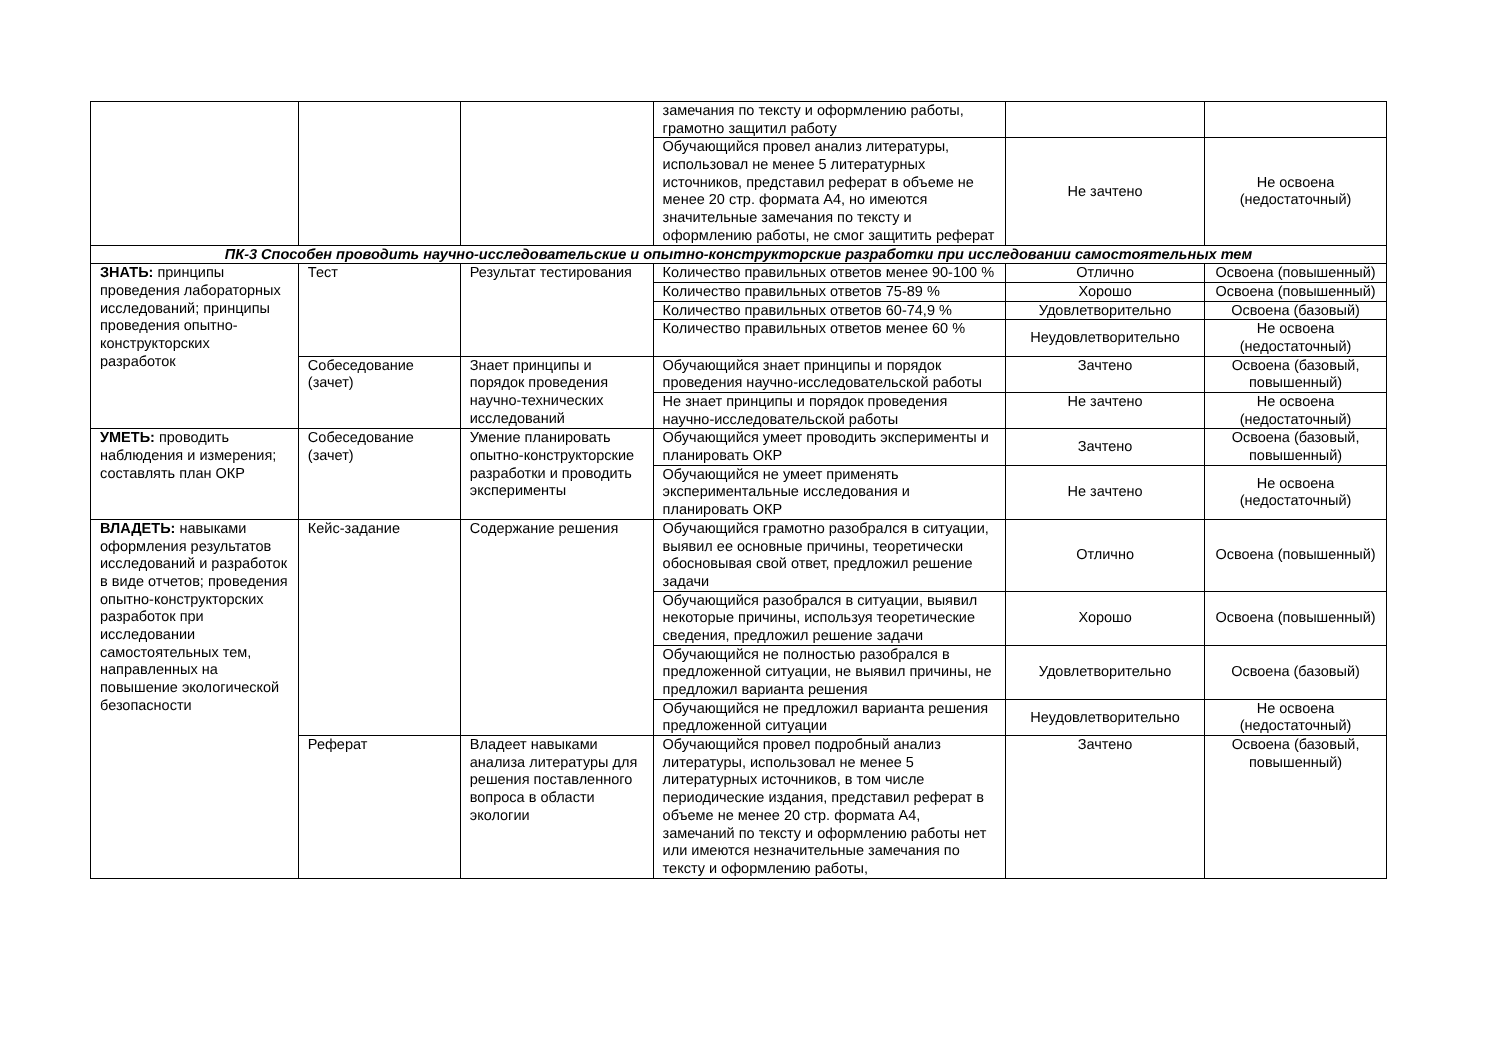| | | | замечания по тексту и оформлению работы, грамотно защитил работу | | |
| | | | Обучающийся провел анализ литературы, использовал не менее 5 литературных источников, представил реферат в объеме не менее 20 стр. формата А4, но имеются значительные замечания по тексту и оформлению работы, не смог защитить реферат | Не зачтено | Не освоена (недостаточный) |
| ПК-3 Способен проводить научно-исследовательские и опытно-конструкторские разработки при исследовании самостоятельных тем | | | | | |
| ЗНАТЬ: принципы проведения лабораторных исследований; принципы проведения опытно-конструкторских разработок | Тест | Результат тестирования | Количество правильных ответов менее 90-100 % | Отлично | Освоена (повышенный) |
| | | | Количество правильных ответов 75-89 % | Хорошо | Освоена (повышенный) |
| | | | Количество правильных ответов 60-74,9 % | Удовлетворительно | Освоена (базовый) |
| | | | Количество правильных ответов менее 60 % | Неудовлетворительно | Не освоена (недостаточный) |
| | Собеседование (зачет) | Знает принципы и порядок проведения научно-технических исследований | Обучающийся знает принципы и порядок проведения научно-исследовательской работы | Зачтено | Освоена (базовый, повышенный) |
| | | | Не знает принципы и порядок проведения научно-исследовательской работы | Не зачтено | Не освоена (недостаточный) |
| УМЕТЬ: проводить наблюдения и измерения; составлять план ОКР | Собеседование (зачет) | Умение планировать опытно-конструкторские разработки и проводить эксперименты | Обучающийся умеет проводить эксперименты и планировать ОКР | Зачтено | Освоена (базовый, повышенный) |
| | | | Обучающийся не умеет применять экспериментальные исследования и планировать ОКР | Не зачтено | Не освоена (недостаточный) |
| ВЛАДЕТЬ: навыками оформления результатов исследований и разработок в виде отчетов; проведения опытно-конструкторских разработок при исследовании самостоятельных тем, направленных на повышение экологической безопасности | Кейс-задание | Содержание решения | Обучающийся грамотно разобрался в ситуации, выявил ее основные причины, теоретически обосновывая свой ответ, предложил решение задачи | Отлично | Освоена (повышенный) |
| | | | Обучающийся разобрался в ситуации, выявил некоторые причины, используя теоретические сведения, предложил решение задачи | Хорошо | Освоена (повышенный) |
| | | | Обучающийся не полностью разобрался в предложенной ситуации, не выявил причины, не предложил варианта решения | Удовлетворительно | Освоена (базовый) |
| | | | Обучающийся не предложил варианта решения предложенной ситуации | Неудовлетворительно | Не освоена (недостаточный) |
| | Реферат | Владеет навыками анализа литературы для решения поставленного вопроса в области экологии | Обучающийся провел подробный анализ литературы, использовал не менее 5 литературных источников, в том числе периодические издания, представил реферат в объеме не менее 20 стр. формата А4, замечаний по тексту и оформлению работы нет или имеются незначительные замечания по тексту и оформлению работы, | Зачтено | Освоена (базовый, повышенный) |